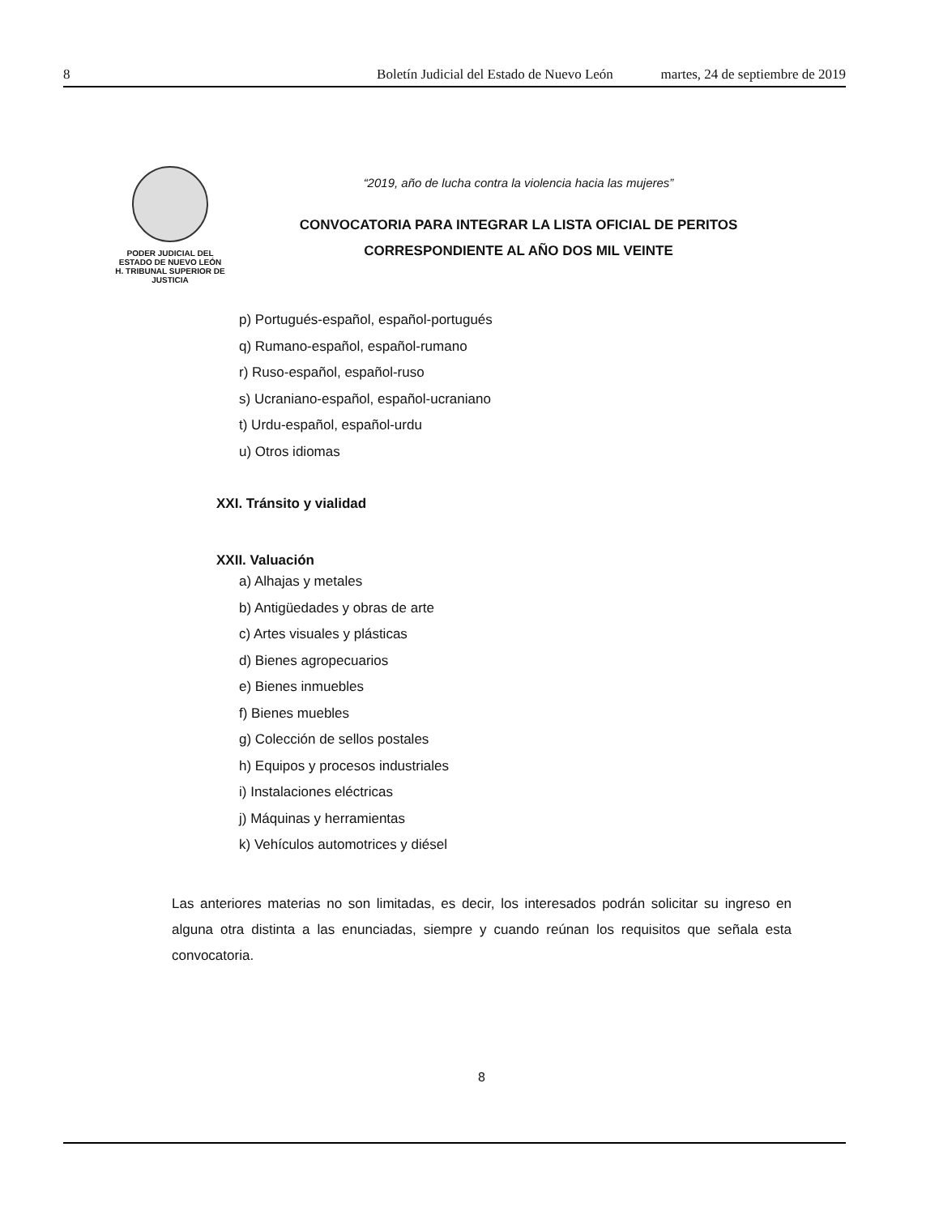8 Boletín Judicial del Estado de Nuevo León martes, 24 de septiembre de 2019
PODER JUDICIAL DEL
ESTADO DE NUEVO LEÓN
H. TRIBUNAL SUPERIOR DE
JUSTICIA
“2019, año de lucha contra la violencia hacia las mujeres”
CONVOCATORIA PARA INTEGRAR LA LISTA OFICIAL DE PERITOS
CORRESPONDIENTE AL AÑO DOS MIL VEINTE
p) Portugués-español, español-portugués
q) Rumano-español, español-rumano
r) Ruso-español, español-ruso
s) Ucraniano-español, español-ucraniano
t) Urdu-español, español-urdu
u) Otros idiomas
XXI. Tránsito y vialidad
XXII. Valuación
a) Alhajas y metales
b) Antigüedades y obras de arte
c) Artes visuales y plásticas
d) Bienes agropecuarios
e) Bienes inmuebles
f) Bienes muebles
g) Colección de sellos postales
h) Equipos y procesos industriales
i) Instalaciones eléctricas
j) Máquinas y herramientas
k) Vehículos automotrices y diésel
Las anteriores materias no son limitadas, es decir, los interesados podrán solicitar su ingreso en alguna otra distinta a las enunciadas, siempre y cuando reúnan los requisitos que señala esta convocatoria.
8